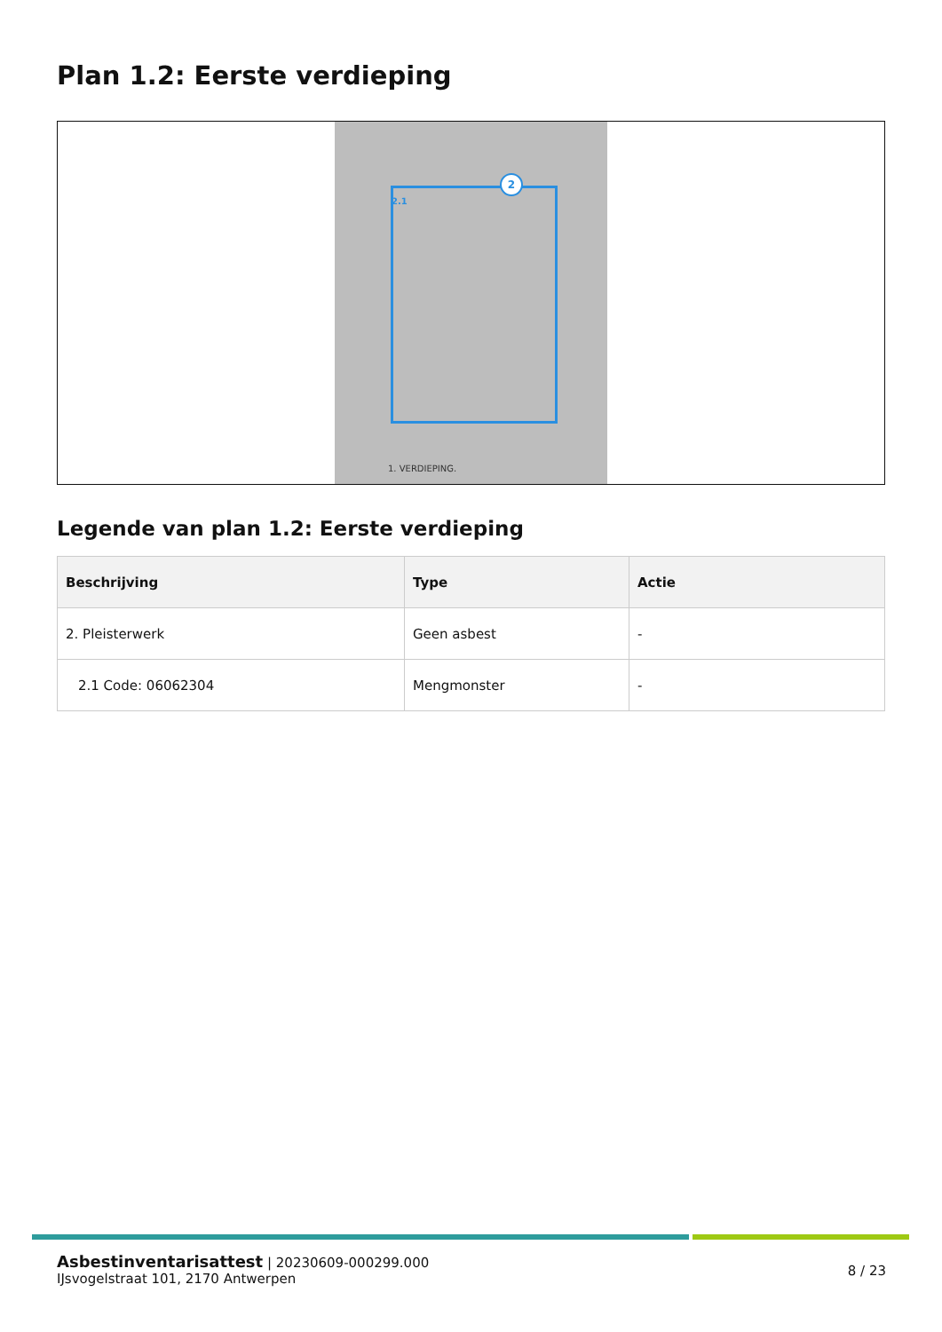Plan 1.2: Eerste verdieping
2
2.1
1. VERDIEPING.
Legende van plan 1.2: Eerste verdieping
| Beschrijving | Type | Actie |
| --- | --- | --- |
| 2. Pleisterwerk | Geen asbest | - |
| 2.1 Code: 06062304 | Mengmonster | - |
Asbestinventarisattest | 20230609-000299.000
IJsvogelstraat 101, 2170 Antwerpen
8 / 23